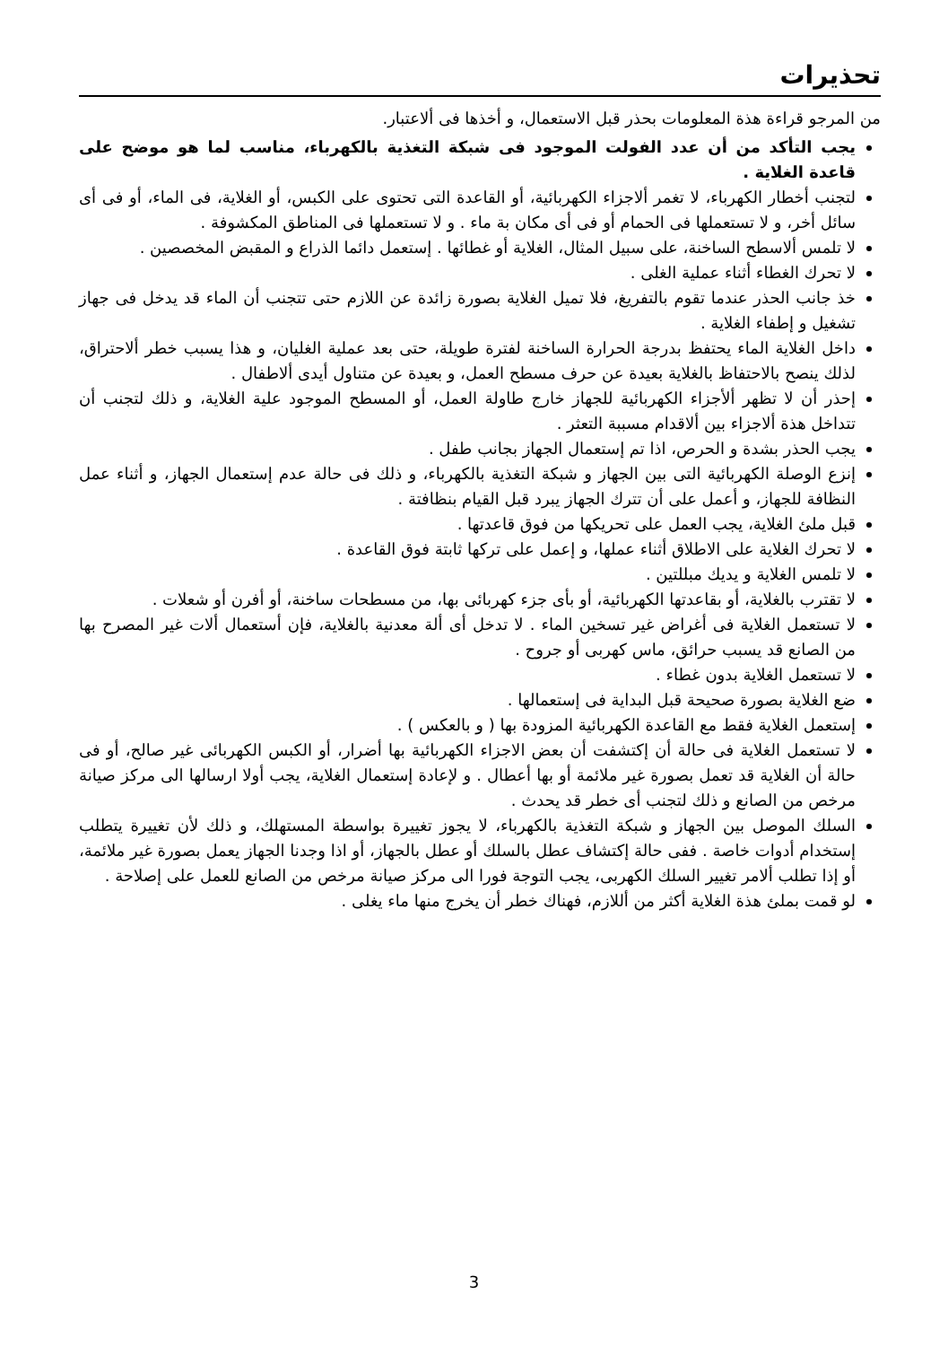تحذيرات
من المرجو قراءة هذة المعلومات بحذر قبل الاستعمال، و أخذها فى ألاعتبار.
يجب التأكد من أن عدد الفولت الموجود فى شبكة التغذية بالكهرباء، مناسب لما هو موضح على قاعدة الغلاية .
لتجنب أخطار الكهرباء، لا تغمر ألاجزاء الكهربائية، أو القاعدة التى تحتوى على الكبس، أو الغلاية، فى الماء، أو فى أى سائل أخر، و لا تستعملها فى الحمام أو فى أى مكان بة ماء . و لا تستعملها فى المناطق المكشوفة .
لا تلمس ألاسطح الساخنة، على سبيل المثال، الغلاية أو غطائها . إستعمل دائما الذراع و المقبض المخصصين .
لا تحرك الغطاء أثناء عملية الغلى .
خذ جانب الحذر عندما تقوم بالتفريغ، فلا تميل الغلاية بصورة زائدة عن اللازم حتى تتجنب أن الماء قد يدخل فى جهاز تشغيل و إطفاء الغلاية .
داخل الغلاية الماء يحتفظ بدرجة الحرارة الساخنة لفترة طويلة، حتى بعد عملية الغليان، و هذا يسبب خطر ألاحتراق، لذلك ينصح بالاحتفاظ بالغلاية بعيدة عن حرف مسطح العمل، و بعيدة عن متناول أيدى ألاطفال .
إحذر أن لا تظهر ألأجزاء الكهربائية للجهاز خارج طاولة العمل، أو المسطح الموجود علية الغلاية، و ذلك لتجنب أن تتداخل هذة ألاجزاء بين ألاقدام مسببة التعثر .
يجب الحذر بشدة و الحرص، اذا تم إستعمال الجهاز بجانب طفل .
إنزع الوصلة الكهربائية التى بين الجهاز و شبكة التغذية بالكهرباء، و ذلك فى حالة عدم إستعمال الجهاز، و أثناء عمل النظافة للجهاز، و أعمل على أن تترك الجهاز يبرد قبل القيام بنظافتة .
قبل ملئ الغلاية، يجب العمل على تحريكها من فوق قاعدتها .
لا تحرك الغلاية على الاطلاق أثناء عملها، و إعمل على تركها ثابتة فوق القاعدة .
لا تلمس الغلاية و يديك مبللتين .
لا تقترب بالغلاية، أو بقاعدتها الكهربائية، أو بأى جزء كهربائى بها، من مسطحات ساخنة، أو أفرن أو شعلات .
لا تستعمل الغلاية فى أغراض غير تسخين الماء . لا تدخل أى ألة معدنية بالغلاية، فإن أستعمال ألات غير المصرح بها من الصانع قد يسبب حرائق، ماس كهربى أو جروح .
لا تستعمل الغلاية بدون غطاء .
ضع الغلاية بصورة صحيحة قبل البداية فى إستعمالها .
إستعمل الغلاية فقط مع القاعدة الكهربائية المزودة بها ( و بالعكس ) .
لا تستعمل الغلاية فى حالة أن إكتشفت أن بعض الاجزاء الكهربائية بها أضرار، أو الكبس الكهربائى غير صالح، أو فى حالة أن الغلاية قد تعمل بصورة غير ملائمة أو بها أعطال . و لإعادة إستعمال الغلاية، يجب أولا ارسالها الى مركز صيانة مرخص من الصانع و ذلك لتجنب أى خطر قد يحدث .
السلك الموصل بين الجهاز و شبكة التغذية بالكهرباء، لا يجوز تغييرة بواسطة المستهلك، و ذلك لأن تغييرة يتطلب إستخدام أدوات خاصة . ففى حالة إكتشاف عطل بالسلك أو عطل بالجهاز، أو اذا وجدنا الجهاز يعمل بصورة غير ملائمة، أو إذا تطلب ألامر تغيير السلك الكهربى، يجب التوجة فورا الى مركز صيانة مرخص من الصانع للعمل على إصلاحة .
لو قمت بملئ هذة الغلاية أكثر من أللازم، فهناك خطر أن يخرج منها ماء يغلى .
3